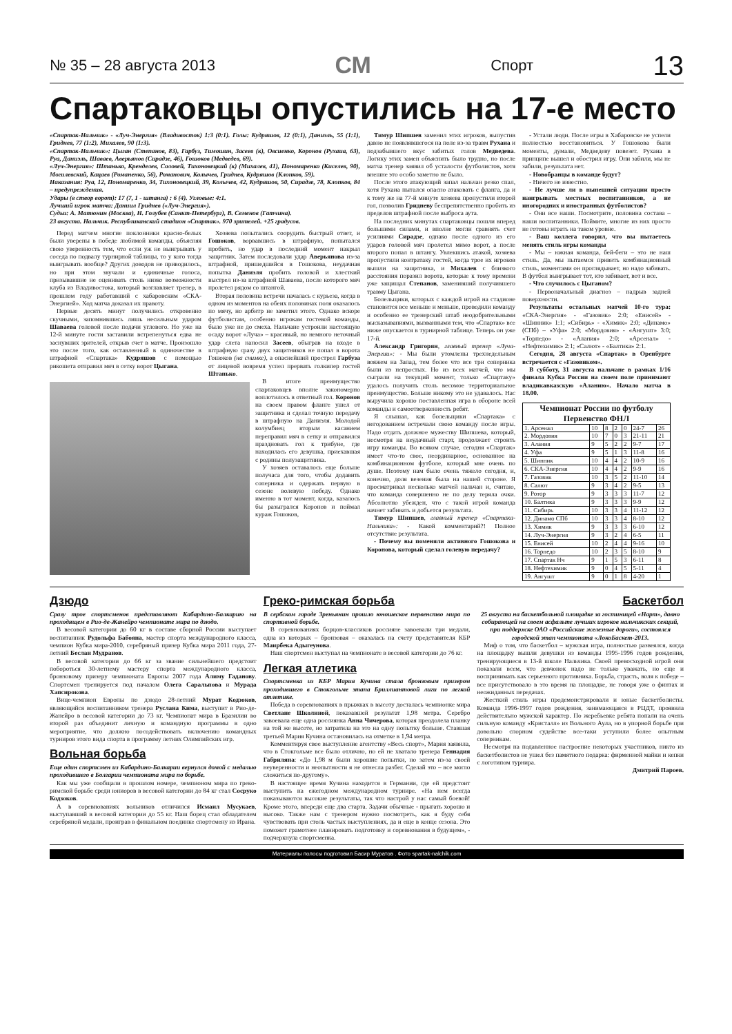№ 35 – 28 августа 2013 СМ Спорт 13
Спартаковцы опустились на 17-е место
«Спартак-Нальчик» - «Луч-Энергия» (Владивосток) 1:3 (0:1). Голы: Кудряшов, 12 (0:1), Даниэль, 55 (1:1), Гриднев, 77 (1:2), Михалев, 90 (1:3).
«Спартак-Нальчик»: Цыган (Степанов, 83), Гарбуз, Тимошин, Засеев (к), Овсиенко, Коронов (Рухаиа, 63), Руа, Даниэль, Шаваев, Аверьянов (Сирадзе, 46), Гошоков (Медведев, 69).
«Луч-Энергия»: Штанько, Кренделев, Соловей, Тихоновецкий (к) (Михалев, 41), Пономаренко (Киселев, 90), Могилевский, Кацаев (Романенко, 56), Романович, Колычев, Гриднев, Кудряшов (Клопков, 59).
Наказания: Руа, 12, Пономаренко, 34, Тихоновецкий, 39, Колычев, 42, Кудряшов, 50, Сирадзе, 78, Клопков, 84 – предупреждения.
Удары (в створ ворот): 17 (7, 1 - штанга) : 6 (4). Угловые: 4:1.
Лучший игрок матча: Даниил Гриднев («Луч-Энергия»).
Судьи: А. Матюнин (Москва), Н. Голубев (Санкт-Петербург), В. Семенов (Гатчина).
23 августа. Нальчик. Республиканский стадион «Спартак». 970 зрителей. +25 градусов.
Перед матчем многие поклонники красно-белых были уверены в победе любимой команды, объясняя свою уверенность тем, что если уж не выигрывать у соседа по подвалу турнирной таблицы, то у кого тогда выигрывать вообще? Других доводов не приводилось, но при этом звучали и единичные голоса, призывавшие не оценивать столь низко возможности клуба из Владивостока, который возглавляет тренер, в прошлом году работавший с хабаровским «СКА-Энергией». Ход матча доказал их правоту.
Первые десять минут получились откровенно скучными, запомнившись лишь несильным ударом Шаваева головой после подачи углового. Но уже на 12-й минуте гости заставили встрепенуться едва не заснувших зрителей, открыв счет в матче. Произошло это после того, как оставленный в одиночестве в штрафной «Спартака» Кудряшов с помощью рикошета отправил мяч в сетку ворот Цыгана.
Хозяева попытались соорудить быстрый ответ, и Гошоков, ворвавшись в штрафную, попытался пробить, но удар в последний момент накрыл защитник. Затем последовали удар Аверьянова из-за штрафной, пришедшийся в Гошокова, неудачная попытка Даниэля пробить головой и хлесткий выстрел из-за штрафной Шаваева, после которого мяч пролетел рядом со штангой.
Вторая половина встречи началась с курьеза, когда в одном из моментов на обеих половинах поля оказалось по мячу, но арбитр не заметил этого. Однако вскоре футболистам, особенно игрокам гостевой команды, было уже не до смеха. Нальчане устроили настоящую осаду ворот «Луча» – красивый, но немного неточный удар слета наносил Засеев, обыграв на входе в штрафную сразу двух защитников не попал в ворота Гошоков (на снимке), а опаснейший прострел Гарбуза от лицевой вовремя успел прервать голкипер гостей Штанько.
В итоге преимущество спартаковцев вполне закономерно воплотилось в ответный гол. Коронов на своем правом фланге ушел от защитника и сделал точную передачу в штрафную на Даниэля. Молодой колумбиец вторым касанием переправил мяч в сетку и отправился праздновать гол к трибуне, где находилась его девушка, приехавшая с родины полузащитника.
У хозяев оставалось еще больше получаса для того, чтобы додавить соперника и одержать первую в сезоне волевую победу. Однако именно в тот момент, когда, казалось бы разыгрался Коронов и поймал кураж Гошоков,
Тимур Шипшев заменил этих игроков, выпустив давно не появлявшегося на поле из-за травм Рухаиа и подзабывшего вкус забитых голов Медведева. Логику этих замен объяснить было трудно, но после матча тренер заявил об усталости футболистов, хотя внешне это особо заметно не было.
После этого атакующий запал нальчан резко спал, хотя Рухаиа пытался опасно атаковать с фланга, да и к тому же на 77-й минуте хозяева пропустили второй гол, позволив Гридневу беспрепятственно пробить из пределов штрафной после выброса аута.
На последних минутах спартаковцы пошли вперед большими силами, и вполне могли сравнять счет усилиями Сирадзе, однако после одного из его ударов головой мяч пролетел мимо ворот, а после второго попал в штангу. Увлекшись атакой, хозяева пропустили контратаку гостей, когда трое их игроков вышли на защитника, и Михалев с близкого расстояния поразил ворота, которые к тому времени уже защищал Степанов, заменивший получившего травму Цыгана.
Болельщики, которых с каждой игрой на стадионе становится все меньше и меньше, проводили команду и особенно ее тренерский штаб неодобрительными высказываниями, вызванными тем, что «Спартак» все ниже опускается в турнирной таблице. Теперь он уже 17-й.
Александр Григорян, главный тренер «Луча-Энергии»: - Мы были утомлены трехнедельным вояжем на Запад, тем более что все три соперника были из непростых. Но из всех матчей, что мы сыграли на текущий момент, только «Спартаку» удалось получить столь весомое территориальное преимущество. Больше никому это не удавалось. Нас выручила хорошо поставленная игра в обороне всей команды и самоотверженность ребят.
Я слышал, как болельщики «Спартака» с негодованием встречали свою команду после игры. Надо отдать должное мужеству Шипшева, который, несмотря на неудачный старт, продолжает строить игру команды. Во всяком случае, сегодня «Спартак» имеет что-то свое, неординарное, основанное на комбинационном футболе, который мне очень по душе. Поэтому нам было очень тяжело сегодня, и, конечно, доля везения была на нашей стороне. Я просматривал несколько матчей нальчан и, считаю, что команда совершенно не по делу теряла очки. Абсолютно убежден, что с такой игрой команда начнет забивать и добьется результата.
Тимур Шипшев, главный тренер «Спартака-Нальчика»: - Какой комментарий?! Полное отсутствие результата.
- Почему вы поменяли активного Гошокова и Коронова, который сделал голевую передачу?
- Устали люди. После игры в Хабаровске не успели полностью восстановиться. У Гошокова были моменты, думали, Медведеву повезет. Рухаиа в принципе вышел и обострил игру. Они забили, мы не забили, результата нет.
- Новобранцы в команде будут?
- Ничего не известно.
- Не лучше ли в нынешней ситуации просто наигрывать местных воспитанников, а не иногородних и иностранных футболистов?
- Они все наши. Посмотрите, половина состава – наши воспитанники. Поймите, многие из них просто не готовы играть на таком уровне.
- Ваш коллега говорил, что вы пытаетесь менять стиль игры команды
- Мы – южная команда, бей-беги – это не наш стиль. Да, мы пытаемся привить комбинационный стиль, моментами он проглядывает, но надо забивать. В футбол выигрывает тот, кто забивает, вот и все.
- Что случилось с Цыганом?
- Первоначальный диагноз – надрыв задней поверхности.
Результаты остальных матчей 10-го тура: «СКА-Энергия» - «Газовик» 2:0; «Енисей» - «Шинник» 1:1; «Сибирь» - «Химик» 2:0; «Динамо» (СПб) – «Уфа» 2:0; «Мордовия» - «Ангушт» 3:0; «Торпедо» - «Алания» 2:0; «Арсенал» - «Нефтехимик» 2:1; «Салют» - «Балтика» 2:1.
Сегодня, 28 августа «Спартак» в Оренбурге встречается с «Газовиком».
В субботу, 31 августа нальчане в рамках 1/16 финала Кубка России на своем поле принимают владикавказскую «Аланию». Начало матча в 18.00.
| Чемпионат России по футболу Первенство ФНЛ | | | | | | |
| --- | --- | --- | --- | --- | --- | --- |
| 1. Арсенал | 10 | 8 | 2 | 0 | 24-7 | 26 |
| 2. Мордовия | 10 | 7 | 0 | 3 | 21-11 | 21 |
| 3. Алания | 9 | 5 | 2 | 2 | 9-7 | 17 |
| 4. Уфа | 9 | 5 | 1 | 3 | 11-8 | 16 |
| 5. Шинник | 10 | 4 | 4 | 2 | 10-9 | 16 |
| 6. СКА-Энергия | 10 | 4 | 4 | 2 | 9-9 | 16 |
| 7. Газовик | 10 | 3 | 5 | 2 | 11-10 | 14 |
| 8. Салют | 9 | 3 | 4 | 2 | 9-5 | 13 |
| 9. Ротор | 9 | 3 | 3 | 3 | 11-7 | 12 |
| 10. Балтика | 9 | 3 | 3 | 3 | 9-9 | 12 |
| 11. Сибирь | 10 | 3 | 3 | 4 | 11-12 | 12 |
| 12. Динамо СПб | 10 | 3 | 3 | 4 | 8-10 | 12 |
| 13. Химик | 9 | 3 | 3 | 3 | 6-10 | 12 |
| 14. Луч-Энергия | 9 | 3 | 2 | 4 | 6-5 | 11 |
| 15. Енисей | 10 | 2 | 4 | 4 | 9-16 | 10 |
| 16. Торпедо | 10 | 2 | 3 | 5 | 8-10 | 9 |
| 17. Спартак Нч | 9 | 1 | 5 | 3 | 6-11 | 8 |
| 18. Нефтехимик | 9 | 0 | 4 | 5 | 5-11 | 4 |
| 19. Ангушт | 9 | 0 | 1 | 8 | 4-20 | 1 |
Дзюдо
Сразу трое спортсменов представляют Кабардино-Балкарию на проходящем в Рио-де-Жанейро чемпионате мира по дзюдо.
В весовой категории до 60 кг в составе сборной России выступает воспитанник Рудольфа Бабояна, мастер спорта международного класса, чемпион Кубка мира-2010, серебряный призер Кубка мира 2011 года, 27-летний Беслан Мудранов.
В весовой категории до 66 кг за звание сильнейшего предстоит побороться 30-летнему мастеру спорта международного класса, бронзовому призеру чемпионата Европы 2007 года Алиму Гаданову. Спортсмен тренируется под началом Олега Саральпова и Мурада Хапсирокова.
Вице-чемпион Европы по дзюдо 28-летний Мурат Кодзоков, являющийся воспитанником тренера Руслана Кима, выступит в Рио-де-Жанейро в весовой категории до 73 кг. Чемпионат мира в Бразилии во второй раз объединит личную и командную программы в одно мероприятие, что должно посодействовать включению командных турниров этого вида спорта в программу летних Олимпийских игр.
Вольная борьба
Еще один спортсмен из Кабардино-Балкарии вернулся домой с медалью проходившего в Болгарии чемпионата мира по борьбе.
Как мы уже сообщали в прошлом номере, чемпионом мира по греко-римской борьбе среди юниоров в весовой категории до 84 кг стал Сосруко Кодзоков.
А в соревнованиях вольников отличился Исмаил Мусукаев, выступавший в весовой категории до 55 кг. Наш борец стал обладателем серебряной медали, проиграв в финальном поединке спортсмену из Ирана.
Греко-римская борьба
В сербском городе Зреньянин прошло юношеское первенство мира по спортивной борьбе.
В соревнованиях борцов-классиков россияне завоевали три медали, одна из которых – бронзовая – оказалась на счету представителя КБР Маирбека Адыгеунова.
Наш спортсмен выступал на чемпионате в весовой категории до 76 кг.
Легкая атлетика
Спортсменка из КБР Мария Кучина стала бронзовым призером проходившего в Стокгольме этапа Бриллиантовой лиги по легкой атлетике.
Победа в соревнованиях в прыжках в высоту досталась чемпионке мира Светлане Школиной, показавшей результат 1,98 метра. Серебро завоевала еще одна россиянка Анна Чичерова, которая преодолела планку на той же высоте, но затратила на это на одну попытку больше. Ставшая третьей Мария Кучина остановилась на отметке в 1,94 метра.
Комментируя свое выступление агентству «Весь спорт», Мария заявила, что в Стокгольме все было отлично, но ей не хватало тренера Геннадия Габриляна: «До 1,98 м были хорошие попытки, но затем из-за своей неуверенности и неопытности я не отнесла разбег. Сделай это – все могло сложиться по-другому».
В настоящее время Кучина находится в Германии, где ей предстоит выступить на ежегодном международном турнире. «На нем всегда показываются высокие результаты, так что настрой у нас самый боевой! Кроме этого, впереди еще два старта. Задачи обычные - прыгать хорошо и высоко. Также нам с тренером нужно посмотреть, как я буду себя чувствовать при столь частых выступлениях, да и еще в конце сезона. Это поможет грамотнее планировать подготовку и соревнования в будущем», - подчеркнула спортсменка.
Баскетбол
25 августа на баскетбольной площадке за гостиницей «Нарт», давно собирающей на своем асфальте лучших игроков нальчикских секций, при поддержке ОАО «Российские железные дороги», состоялся городской этап чемпионата «ЛокоБаскет-2013.
Миф о том, что баскетбол – мужская игра, полностью развеялся, когда на площадку вышли девушки из команды 1995-1996 годов рождения, тренирующиеся в 13-й школе Нальчика. Своей превосходной игрой они показали всем, что девчонок надо не только уважать, но еще и воспринимать как серьезного противника. Борьба, страсть, воля к победе – все присутствовало в это время на площадке, не говоря уже о финтах и неожиданных передачах.
Жесткий стиль игры продемонстрировали и юные баскетболисты. Команда 1996-1997 годов рождения, занимающаяся в РЦДТ, проявила действительно мужской характер. По жеребьевке ребята попали на очень сильную команду «Кристалл» из Вольного Аула, но в упорной борьбе при довольно спорном судействе все-таки уступили более опытным соперникам.
Несмотря на подавленное настроение некоторых участников, никто из баскетболистов не ушел без памятного подарка: фирменной майки и кепки с логотипом турнира.
Дмитрий Пароев.
Материалы полосы подготовил Басир Муратов . Фото spartak-nalchik.com